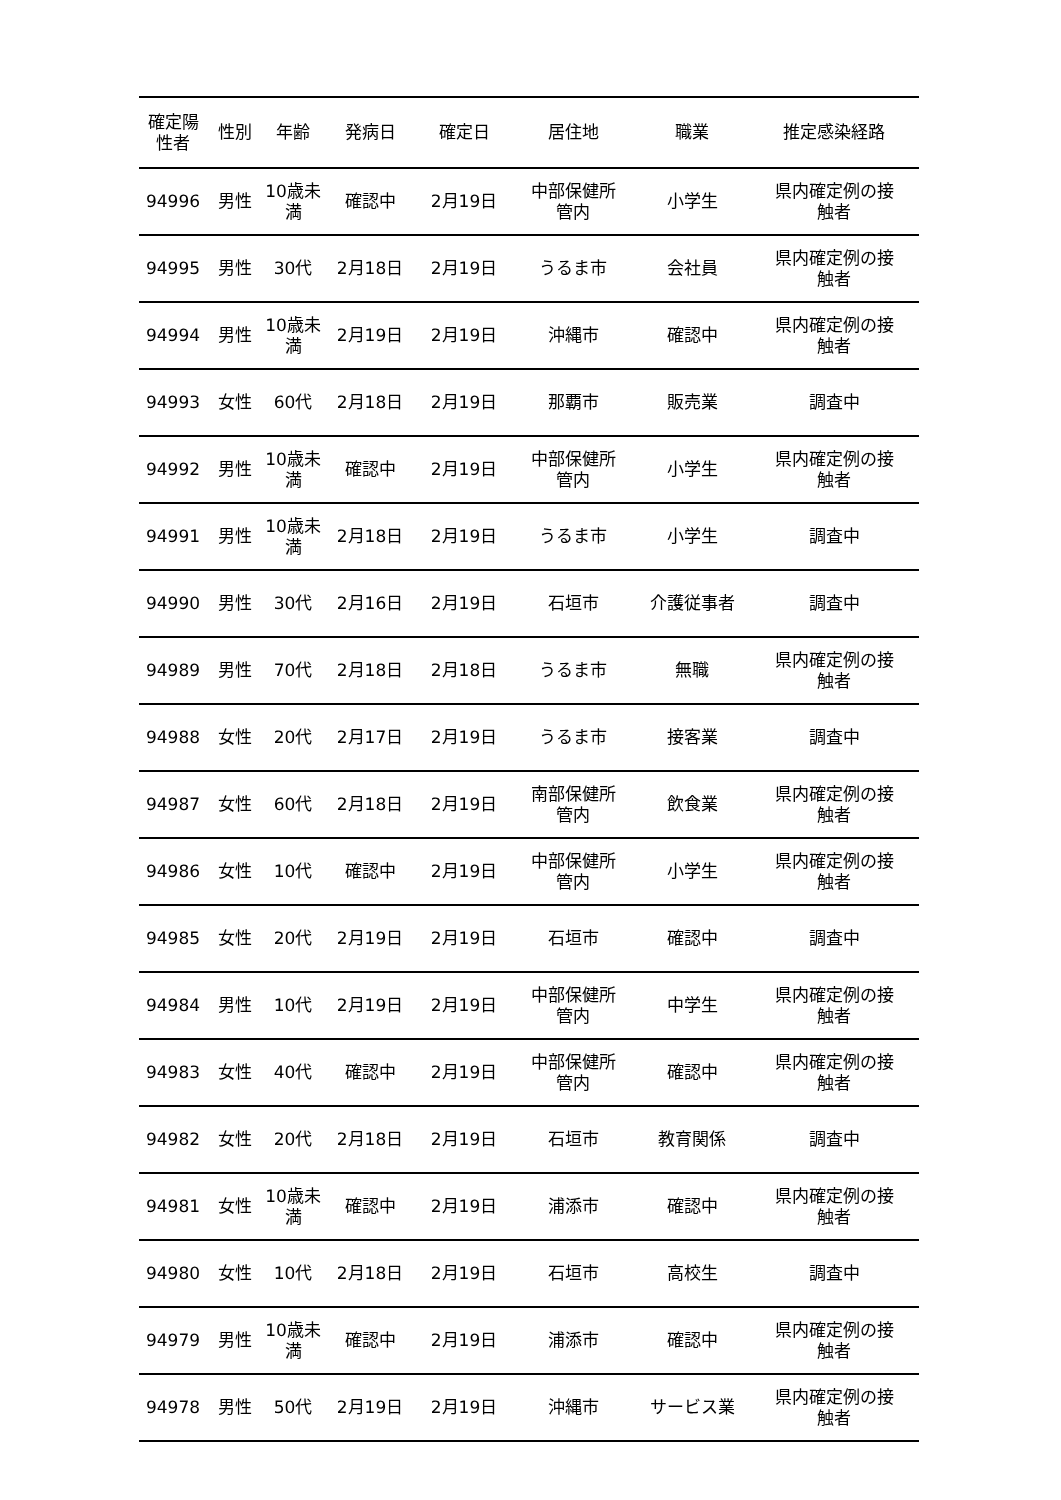| 確定陽 性者 | 性別 | 年齢 | 発病日 | 確定日 | 居住地 | 職業 | 推定感染経路 |
| --- | --- | --- | --- | --- | --- | --- | --- |
| 94996 | 男性 | 10歳未 満 | 確認中 | 2月19日 | 中部保健所 管内 | 小学生 | 県内確定例の接 触者 |
| 94995 | 男性 | 30代 | 2月18日 | 2月19日 | うるま市 | 会社員 | 県内確定例の接 触者 |
| 94994 | 男性 | 10歳未 満 | 2月19日 | 2月19日 | 沖縄市 | 確認中 | 県内確定例の接 触者 |
| 94993 | 女性 | 60代 | 2月18日 | 2月19日 | 那覇市 | 販売業 | 調査中 |
| 94992 | 男性 | 10歳未 満 | 確認中 | 2月19日 | 中部保健所 管内 | 小学生 | 県内確定例の接 触者 |
| 94991 | 男性 | 10歳未 満 | 2月18日 | 2月19日 | うるま市 | 小学生 | 調査中 |
| 94990 | 男性 | 30代 | 2月16日 | 2月19日 | 石垣市 | 介護従事者 | 調査中 |
| 94989 | 男性 | 70代 | 2月18日 | 2月18日 | うるま市 | 無職 | 県内確定例の接 触者 |
| 94988 | 女性 | 20代 | 2月17日 | 2月19日 | うるま市 | 接客業 | 調査中 |
| 94987 | 女性 | 60代 | 2月18日 | 2月19日 | 南部保健所 管内 | 飲食業 | 県内確定例の接 触者 |
| 94986 | 女性 | 10代 | 確認中 | 2月19日 | 中部保健所 管内 | 小学生 | 県内確定例の接 触者 |
| 94985 | 女性 | 20代 | 2月19日 | 2月19日 | 石垣市 | 確認中 | 調査中 |
| 94984 | 男性 | 10代 | 2月19日 | 2月19日 | 中部保健所 管内 | 中学生 | 県内確定例の接 触者 |
| 94983 | 女性 | 40代 | 確認中 | 2月19日 | 中部保健所 管内 | 確認中 | 県内確定例の接 触者 |
| 94982 | 女性 | 20代 | 2月18日 | 2月19日 | 石垣市 | 教育関係 | 調査中 |
| 94981 | 女性 | 10歳未 満 | 確認中 | 2月19日 | 浦添市 | 確認中 | 県内確定例の接 触者 |
| 94980 | 女性 | 10代 | 2月18日 | 2月19日 | 石垣市 | 高校生 | 調査中 |
| 94979 | 男性 | 10歳未 満 | 確認中 | 2月19日 | 浦添市 | 確認中 | 県内確定例の接 触者 |
| 94978 | 男性 | 50代 | 2月19日 | 2月19日 | 沖縄市 | サービス業 | 県内確定例の接 触者 |